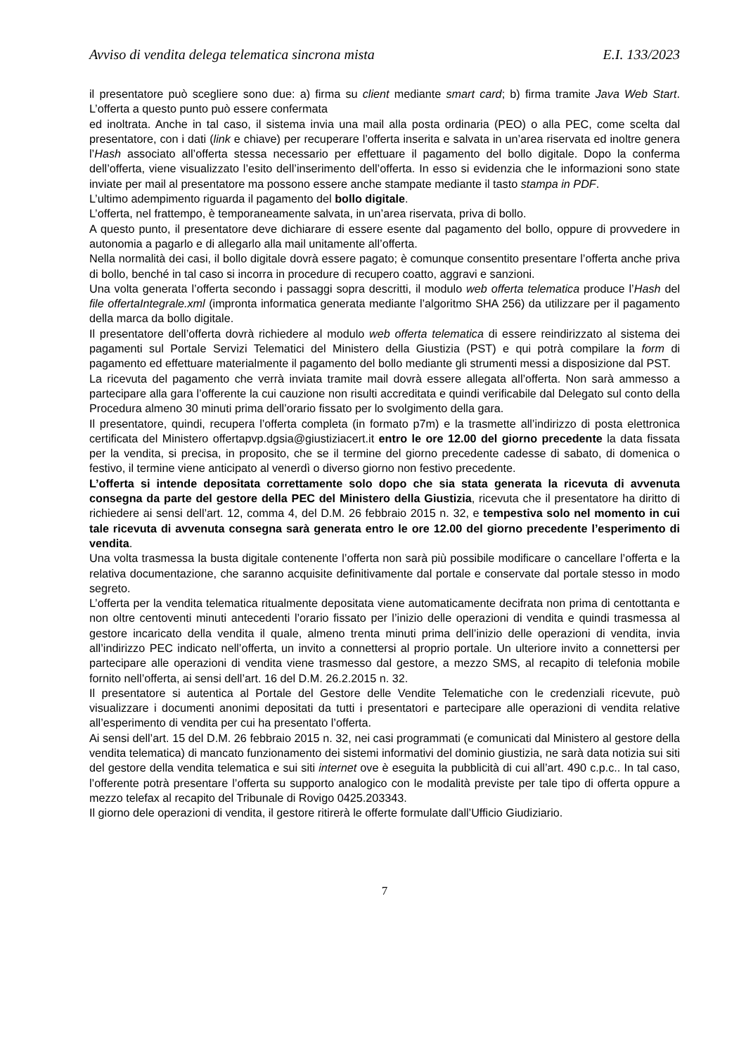Avviso di vendita delega telematica sincrona mista E.I. 133/2023
il presentatore può scegliere sono due: a) firma su client mediante smart card; b) firma tramite Java Web Start. L’offerta a questo punto può essere confermata
ed inoltrata. Anche in tal caso, il sistema invia una mail alla posta ordinaria (PEO) o alla PEC, come scelta dal presentatore, con i dati (link e chiave) per recuperare l’offerta inserita e salvata in un’area riservata ed inoltre genera l’Hash associato all’offerta stessa necessario per effettuare il pagamento del bollo digitale. Dopo la conferma dell’offerta, viene visualizzato l’esito dell’inserimento dell’offerta. In esso si evidenzia che le informazioni sono state inviate per mail al presentatore ma possono essere anche stampate mediante il tasto stampa in PDF.
L’ultimo adempimento riguarda il pagamento del bollo digitale.
L’offerta, nel frattempo, è temporaneamente salvata, in un’area riservata, priva di bollo.
A questo punto, il presentatore deve dichiarare di essere esente dal pagamento del bollo, oppure di provvedere in autonomia a pagarlo e di allegarlo alla mail unitamente all’offerta.
Nella normalità dei casi, il bollo digitale dovrà essere pagato; è comunque consentito presentare l’offerta anche priva di bollo, benché in tal caso si incorra in procedure di recupero coatto, aggravi e sanzioni.
Una volta generata l’offerta secondo i passaggi sopra descritti, il modulo web offerta telematica produce l’Hash del file offertaIntegrale.xml (impronta informatica generata mediante l’algoritmo SHA 256) da utilizzare per il pagamento della marca da bollo digitale.
Il presentatore dell’offerta dovrà richiedere al modulo web offerta telematica di essere reindirizzato al sistema dei pagamenti sul Portale Servizi Telematici del Ministero della Giustizia (PST) e qui potrà compilare la form di pagamento ed effettuare materialmente il pagamento del bollo mediante gli strumenti messi a disposizione dal PST.
La ricevuta del pagamento che verrà inviata tramite mail dovrà essere allegata all’offerta. Non sarà ammesso a partecipare alla gara l’offerente la cui cauzione non risulti accreditata e quindi verificabile dal Delegato sul conto della Procedura almeno 30 minuti prima dell’orario fissato per lo svolgimento della gara.
Il presentatore, quindi, recupera l’offerta completa (in formato p7m) e la trasmette all’indirizzo di posta elettronica certificata del Ministero offertapvp.dgsia@giustiziacert.it entro le ore 12.00 del giorno precedente la data fissata per la vendita, si precisa, in proposito, che se il termine del giorno precedente cadesse di sabato, di domenica o festivo, il termine viene anticipato al venerdì o diverso giorno non festivo precedente.
L’offerta si intende depositata correttamente solo dopo che sia stata generata la ricevuta di avvenuta consegna da parte del gestore della PEC del Ministero della Giustizia, ricevuta che il presentatore ha diritto di richiedere ai sensi dell’art. 12, comma 4, del D.M. 26 febbraio 2015 n. 32, e tempestiva solo nel momento in cui tale ricevuta di avvenuta consegna sarà generata entro le ore 12.00 del giorno precedente l’esperimento di vendita.
Una volta trasmessa la busta digitale contenente l’offerta non sarà più possibile modificare o cancellare l’offerta e la relativa documentazione, che saranno acquisite definitivamente dal portale e conservate dal portale stesso in modo segreto.
L’offerta per la vendita telematica ritualmente depositata viene automaticamente decifrata non prima di centottanta e non oltre centoventi minuti antecedenti l’orario fissato per l’inizio delle operazioni di vendita e quindi trasmessa al gestore incaricato della vendita il quale, almeno trenta minuti prima dell’inizio delle operazioni di vendita, invia all’indirizzo PEC indicato nell’offerta, un invito a connettersi al proprio portale. Un ulteriore invito a connettersi per partecipare alle operazioni di vendita viene trasmesso dal gestore, a mezzo SMS, al recapito di telefonia mobile fornito nell’offerta, ai sensi dell’art. 16 del D.M. 26.2.2015 n. 32.
Il presentatore si autentica al Portale del Gestore delle Vendite Telematiche con le credenziali ricevute, può visualizzare i documenti anonimi depositati da tutti i presentatori e partecipare alle operazioni di vendita relative all’esperimento di vendita per cui ha presentato l’offerta.
Ai sensi dell’art. 15 del D.M. 26 febbraio 2015 n. 32, nei casi programmati (e comunicati dal Ministero al gestore della vendita telematica) di mancato funzionamento dei sistemi informativi del dominio giustizia, ne sarà data notizia sui siti del gestore della vendita telematica e sui siti internet ove è eseguita la pubblicità di cui all’art. 490 c.p.c.. In tal caso, l’offerente potrà presentare l’offerta su supporto analogico con le modalità previste per tale tipo di offerta oppure a mezzo telefax al recapito del Tribunale di Rovigo 0425.203343.
Il giorno dele operazioni di vendita, il gestore ritirerà le offerte formulate dall’Ufficio Giudiziario.
7